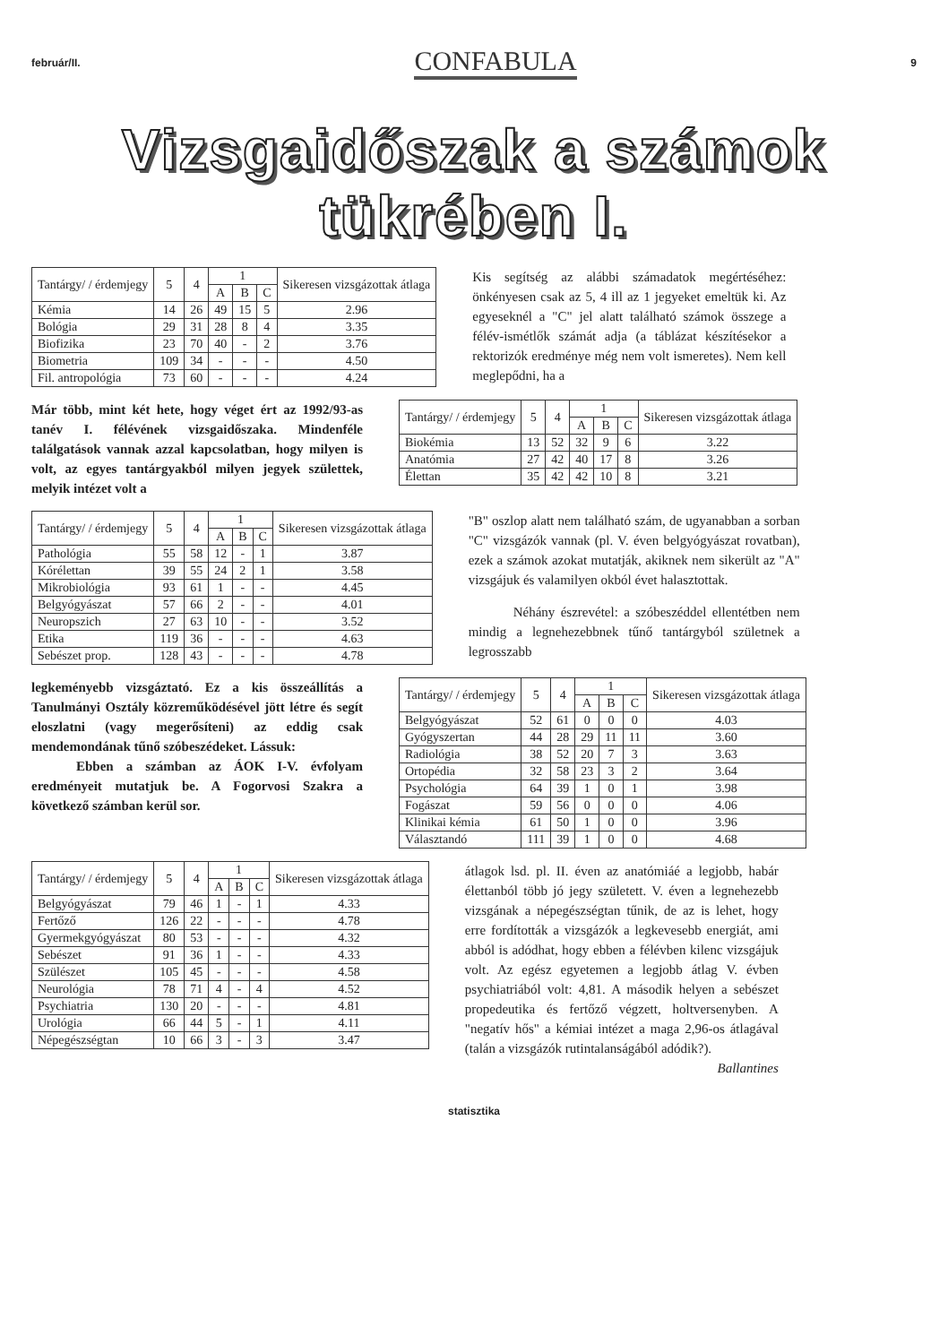február/II. CONFABULA 9
Vizsgaidőszak a számok tükrében I.
| Tantárgy/ / érdemjegy | 5 | 4 | 1 | | | Sikeresen vizsgázottak átlaga |
| --- | --- | --- | --- | --- | --- | --- |
| | | | A | B | C | |
| Kémia | 14 | 26 | 49 | 15 | 5 | 2.96 |
| Bológia | 29 | 31 | 28 | 8 | 4 | 3.35 |
| Biofizika | 23 | 70 | 40 | - | 2 | 3.76 |
| Biometria | 109 | 34 | - | - | - | 4.50 |
| Fil. antropológia | 73 | 60 | - | - | - | 4.24 |
Kis segítség az alábbi számadatok megértéséhez: önkényesen csak az 5, 4 ill az 1 jegyeket emeltük ki. Az egyeseknél a "C" jel alatt található számok összege a félév-ismétlők számát adja (a táblázat készítésekor a rektorizók eredménye még nem volt ismeretes). Nem kell meglepődni, ha a
Már több, mint két hete, hogy véget ért az 1992/93-as tanév I. félévének vizsgaidőszaka. Mindenféle találgatások vannak azzal kapcsolatban, hogy milyen is volt, az egyes tantárgyakból milyen jegyek születtek, melyik intézet volt a
| Tantárgy/ / érdemjegy | 5 | 4 | 1 | | | Sikeresen vizsgázottak átlaga |
| --- | --- | --- | --- | --- | --- | --- |
| | | | A | B | C | |
| Biokémia | 13 | 52 | 32 | 9 | 6 | 3.22 |
| Anatómia | 27 | 42 | 40 | 17 | 8 | 3.26 |
| Élettan | 35 | 42 | 42 | 10 | 8 | 3.21 |
| Tantárgy/ / érdemjegy | 5 | 4 | 1 | | | Sikeresen vizsgázottak átlaga |
| --- | --- | --- | --- | --- | --- | --- |
| | | | A | B | C | |
| Pathológia | 55 | 58 | 12 | - | 1 | 3.87 |
| Kórélettan | 39 | 55 | 24 | 2 | 1 | 3.58 |
| Mikrobiológia | 93 | 61 | 1 | - | - | 4.45 |
| Belgyógyászat | 57 | 66 | 2 | - | - | 4.01 |
| Neuropszich | 27 | 63 | 10 | - | - | 3.52 |
| Etika | 119 | 36 | - | - | - | 4.63 |
| Sebészet prop. | 128 | 43 | - | - | - | 4.78 |
"B" oszlop alatt nem található szám, de ugyanabban a sorban "C" vizsgázók vannak (pl. V. éven belgyógyászat rovatban), ezek a számok azokat mutatják, akiknek nem sikerült az "A" vizsgájuk és valamilyen okból évet halasztottak.
Néhány észrevétel: a szóbeszéddel ellentétben nem mindig a legnehezebbnek tűnő tantárgyból születnek a legrosszabb
legkeményebb vizsgáztató. Ez a kis összeállítás a Tanulmányi Osztály közreműködésével jött létre és segít eloszlatni (vagy megerősíteni) az eddig csak mendemondának tűnő szóbeszédeket. Lássuk:
Ebben a számban az ÁOK I-V. évfolyam eredményeit mutatjuk be. A Fogorvosi Szakra a következő számban kerül sor.
| Tantárgy/ / érdemjegy | 5 | 4 | 1 | | | Sikeresen vizsgázottak átlaga |
| --- | --- | --- | --- | --- | --- | --- |
| | | | A | B | C | |
| Belgyógyászat | 52 | 61 | 0 | 0 | 0 | 4.03 |
| Gyógyszertan | 44 | 28 | 29 | 11 | 11 | 3.60 |
| Radiológia | 38 | 52 | 20 | 7 | 3 | 3.63 |
| Ortopédia | 32 | 58 | 23 | 3 | 2 | 3.64 |
| Psychológia | 64 | 39 | 1 | 0 | 1 | 3.98 |
| Fogászat | 59 | 56 | 0 | 0 | 0 | 4.06 |
| Klinikai kémia | 61 | 50 | 1 | 0 | 0 | 3.96 |
| Választandó | 111 | 39 | 1 | 0 | 0 | 4.68 |
| Tantárgy/ / érdemjegy | 5 | 4 | 1 | | | Sikeresen vizsgázottak átlaga |
| --- | --- | --- | --- | --- | --- | --- |
| | | | A | B | C | |
| Belgyógyászat | 79 | 46 | 1 | - | 1 | 4.33 |
| Fertőző | 126 | 22 | - | - | - | 4.78 |
| Gyermekgyógyászat | 80 | 53 | - | - | - | 4.32 |
| Sebészet | 91 | 36 | 1 | - | - | 4.33 |
| Szülészet | 105 | 45 | - | - | - | 4.58 |
| Neurológia | 78 | 71 | 4 | - | 4 | 4.52 |
| Psychiatria | 130 | 20 | - | - | - | 4.81 |
| Urológia | 66 | 44 | 5 | - | 1 | 4.11 |
| Népegészségtan | 10 | 66 | 3 | - | 3 | 3.47 |
átlagok lsd. pl. II. éven az anatómiáé a legjobb, habár élettanból több jó jegy született. V. éven a legnehezebb vizsgának a népegészségtan tűnik, de az is lehet, hogy erre fordították a vizsgázók a legkevesebb energiát, ami abból is adódhat, hogy ebben a félévben kilenc vizsgájuk volt. Az egész egyetemen a legjobb átlag V. évben psychiatriából volt: 4,81. A második helyen a sebészet propedeutika és fertőző végzett, holtversenyben. A "negatív hős" a kémiai intézet a maga 2,96-os átlagával (talán a vizsgázók rutintalanságából adódik?).
Ballantines
statisztika